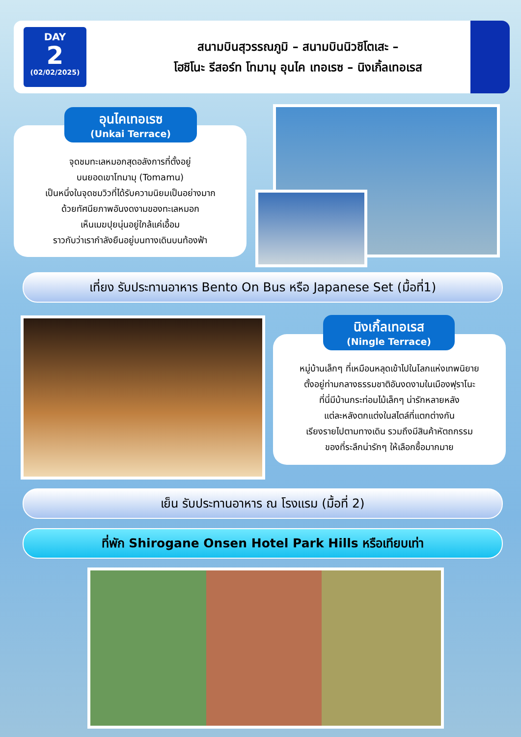DAY
2
(02/02/2025)
สนามบินสุวรรณภูมิ – สนามบินนิวชิโตเสะ –
โฮชิโนะ รีสอร์ท โทมามุ อุนไค เทอเรซ – นิงเกิ้ลเทอเรส
จุดชมทะเลหมอกสุดอลังการที่ตั้งอยู่
บนยอดเขาโทมามุ (Tomamu)
เป็นหนึ่งในจุดชมวิวที่ได้รับความนิยมเป็นอย่างมาก
ด้วยทัศนียภาพอันงดงามของทะเลหมอก
เห็นเมฆปุยนุ่นอยู่ใกล้แค่เอื้อม
ราวกับว่าเรากำลังยืนอยู่บนทางเดินบนท้องฟ้า
อุนไคเทอเรซ
(Unkai Terrace)
เที่ยง รับประทานอาหาร Bento On Bus หรือ Japanese Set (มื้อที่1)
หมู่บ้านเล็กๆ ที่เหมือนหลุดเข้าไปในโลกแห่งเทพนิยาย
ตั้งอยู่ท่ามกลางธรรมชาติอันงดงามในเมืองฟุราโนะ
ที่นี่มีบ้านกระท่อมไม้เล็กๆ น่ารักหลายหลัง
แต่ละหลังตกแต่งในสไตล์ที่แตกต่างกัน
เรียงรายไปตามทางเดิน รวมถึงมีสินค้าหัตถกรรม
ของที่ระลึกน่ารักๆ ให้เลือกซื้อมากมาย
นิงเกิ้ลเทอเรส
(Ningle Terrace)
เย็น รับประทานอาหาร ณ โรงแรม (มื้อที่ 2)
ที่พัก Shirogane Onsen Hotel Park Hills หรือเทียบเท่า